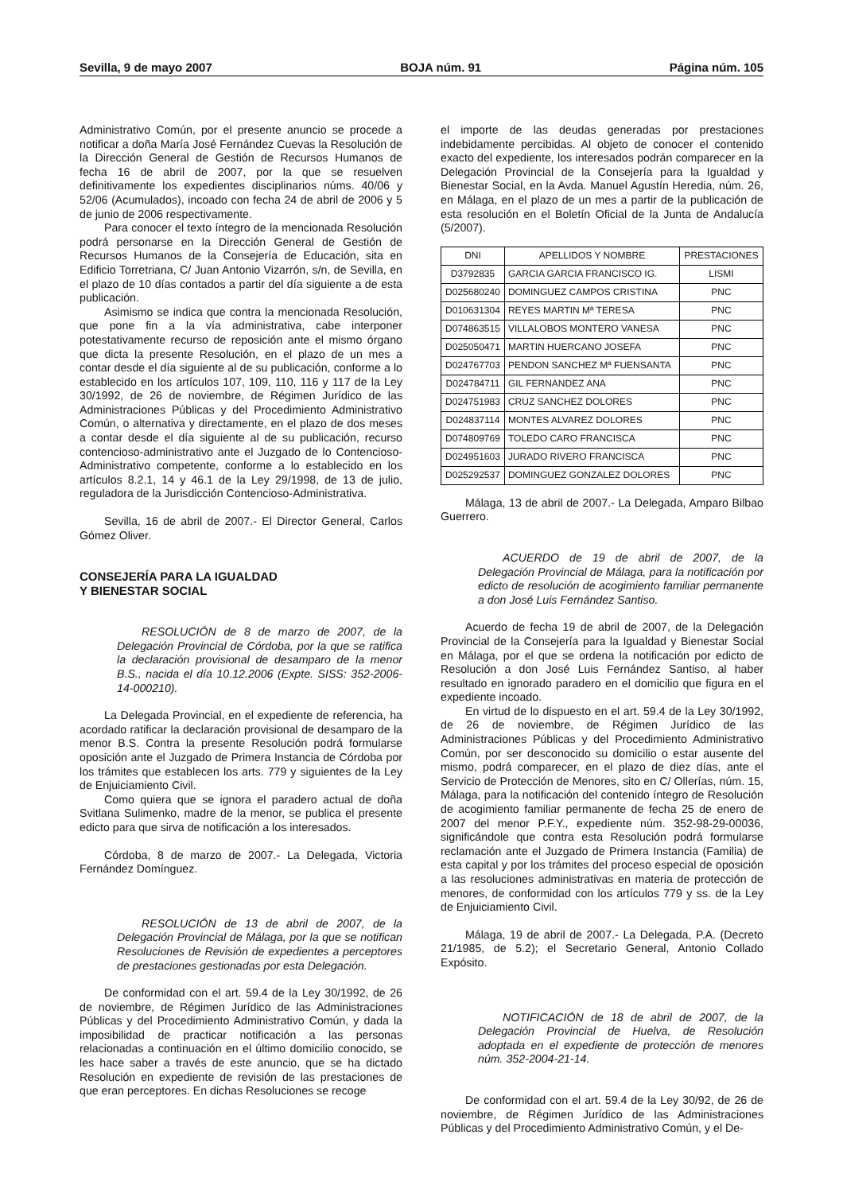Sevilla, 9 de mayo 2007 BOJA núm. 91 Página núm. 105
Administrativo Común, por el presente anuncio se procede a notificar a doña María José Fernández Cuevas la Resolución de la Dirección General de Gestión de Recursos Humanos de fecha 16 de abril de 2007, por la que se resuelven definitivamente los expedientes disciplinarios núms. 40/06 y 52/06 (Acumulados), incoado con fecha 24 de abril de 2006 y 5 de junio de 2006 respectivamente.
Para conocer el texto íntegro de la mencionada Resolución podrá personarse en la Dirección General de Gestión de Recursos Humanos de la Consejería de Educación, sita en Edificio Torretriana, C/ Juan Antonio Vizarrón, s/n, de Sevilla, en el plazo de 10 días contados a partir del día siguiente a de esta publicación.
Asimismo se indica que contra la mencionada Resolución, que pone fin a la vía administrativa, cabe interponer potestativamente recurso de reposición ante el mismo órgano que dicta la presente Resolución, en el plazo de un mes a contar desde el día siguiente al de su publicación, conforme a lo establecido en los artículos 107, 109, 110, 116 y 117 de la Ley 30/1992, de 26 de noviembre, de Régimen Jurídico de las Administraciones Públicas y del Procedimiento Administrativo Común, o alternativa y directamente, en el plazo de dos meses a contar desde el día siguiente al de su publicación, recurso contencioso-administrativo ante el Juzgado de lo Contencioso-Administrativo competente, conforme a lo establecido en los artículos 8.2.1, 14 y 46.1 de la Ley 29/1998, de 13 de julio, reguladora de la Jurisdicción Contencioso-Administrativa.
Sevilla, 16 de abril de 2007.- El Director General, Carlos Gómez Oliver.
CONSEJERÍA PARA LA IGUALDAD
Y BIENESTAR SOCIAL
RESOLUCIÓN de 8 de marzo de 2007, de la Delegación Provincial de Córdoba, por la que se ratifica la declaración provisional de desamparo de la menor B.S., nacida el día 10.12.2006 (Expte. SISS: 352-2006-14-000210).
La Delegada Provincial, en el expediente de referencia, ha acordado ratificar la declaración provisional de desamparo de la menor B.S. Contra la presente Resolución podrá formularse oposición ante el Juzgado de Primera Instancia de Córdoba por los trámites que establecen los arts. 779 y siguientes de la Ley de Enjuiciamiento Civil.
Como quiera que se ignora el paradero actual de doña Svitlana Sulimenko, madre de la menor, se publica el presente edicto para que sirva de notificación a los interesados.
Córdoba, 8 de marzo de 2007.- La Delegada, Victoria Fernández Domínguez.
RESOLUCIÓN de 13 de abril de 2007, de la Delegación Provincial de Málaga, por la que se notifican Resoluciones de Revisión de expedientes a perceptores de prestaciones gestionadas por esta Delegación.
De conformidad con el art. 59.4 de la Ley 30/1992, de 26 de noviembre, de Régimen Jurídico de las Administraciones Públicas y del Procedimiento Administrativo Común, y dada la imposibilidad de practicar notificación a las personas relacionadas a continuación en el último domicilio conocido, se les hace saber a través de este anuncio, que se ha dictado Resolución en expediente de revisión de las prestaciones de que eran perceptores. En dichas Resoluciones se recoge
el importe de las deudas generadas por prestaciones indebidamente percibidas. Al objeto de conocer el contenido exacto del expediente, los interesados podrán comparecer en la Delegación Provincial de la Consejería para la Igualdad y Bienestar Social, en la Avda. Manuel Agustín Heredia, núm. 26, en Málaga, en el plazo de un mes a partir de la publicación de esta resolución en el Boletín Oficial de la Junta de Andalucía (5/2007).
| DNI | APELLIDOS Y NOMBRE | PRESTACIONES |
| --- | --- | --- |
| D3792835 | GARCIA GARCIA FRANCISCO IG. | LISMI |
| D025680240 | DOMINGUEZ CAMPOS CRISTINA | PNC |
| D010631304 | REYES MARTIN Mª TERESA | PNC |
| D074863515 | VILLALOBOS MONTERO VANESA | PNC |
| D025050471 | MARTIN HUERCANO JOSEFA | PNC |
| D024767703 | PENDON SANCHEZ Mª FUENSANTA | PNC |
| D024784711 | GIL FERNANDEZ ANA | PNC |
| D024751983 | CRUZ SANCHEZ DOLORES | PNC |
| D024837114 | MONTES ALVAREZ DOLORES | PNC |
| D074809769 | TOLEDO CARO FRANCISCA | PNC |
| D024951603 | JURADO RIVERO FRANCISCA | PNC |
| D025292537 | DOMINGUEZ GONZALEZ DOLORES | PNC |
Málaga, 13 de abril de 2007.- La Delegada, Amparo Bilbao Guerrero.
ACUERDO de 19 de abril de 2007, de la Delegación Provincial de Málaga, para la notificación por edicto de resolución de acogimiento familiar permanente a don José Luis Fernández Santiso.
Acuerdo de fecha 19 de abril de 2007, de la Delegación Provincial de la Consejería para la Igualdad y Bienestar Social en Málaga, por el que se ordena la notificación por edicto de Resolución a don José Luis Fernández Santiso, al haber resultado en ignorado paradero en el domicilio que figura en el expediente incoado.
En virtud de lo dispuesto en el art. 59.4 de la Ley 30/1992, de 26 de noviembre, de Régimen Jurídico de las Administraciones Públicas y del Procedimiento Administrativo Común, por ser desconocido su domicilio o estar ausente del mismo, podrá comparecer, en el plazo de diez días, ante el Servicio de Protección de Menores, sito en C/ Ollerías, núm. 15, Málaga, para la notificación del contenido íntegro de Resolución de acogimiento familiar permanente de fecha 25 de enero de 2007 del menor P.F.Y., expediente núm. 352-98-29-00036, significándole que contra esta Resolución podrá formularse reclamación ante el Juzgado de Primera Instancia (Familia) de esta capital y por los trámites del proceso especial de oposición a las resoluciones administrativas en materia de protección de menores, de conformidad con los artículos 779 y ss. de la Ley de Enjuiciamiento Civil.
Málaga, 19 de abril de 2007.- La Delegada, P.A. (Decreto 21/1985, de 5.2); el Secretario General, Antonio Collado Expósito.
NOTIFICACIÓN de 18 de abril de 2007, de la Delegación Provincial de Huelva, de Resolución adoptada en el expediente de protección de menores núm. 352-2004-21-14.
De conformidad con el art. 59.4 de la Ley 30/92, de 26 de noviembre, de Régimen Jurídico de las Administraciones Públicas y del Procedimiento Administrativo Común, y el De-